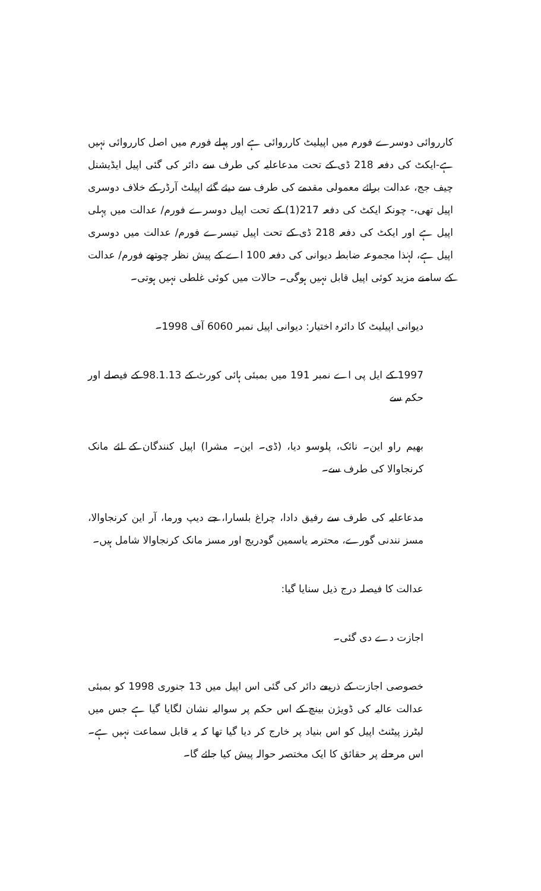کارروائی دوسرے فورم میں اپیلیٹ کارروائی ہے اور پہلے فورم میں اصل کارروائی نہیں ہے-ایکٹ کی دفعہ 218 ڈی کے تحت مدعاعلیہ کی طرف سے دائر کی گئی اپیل ایڈیشنل چیف جج، عدالت برائے معمولی مقدمے کی طرف سے دیئے گئے اپیلٹ آرڈر کے خلاف دوسری اپیل تھی،- چونکہ ایکٹ کی دفعہ 217(1) کے تحت اپیل دوسرے فورم/ عدالت میں پہلی اپیل ہے اور ایکٹ کی دفعہ 218 ڈی کے تحت اپیل تیسرے فورم/ عدالت میں دوسری اپیل ہے، لہٰذا مجموعہ ضابطہ دیوانی کی دفعہ 100 اے کے پیش نظر چوتھے فورم/ عدالت کے سامنے مزید کوئی اپیل قابل نہیں ہوگی۔ حالات میں کوئی غلطی نہیں ہوتی۔
دیوانی اپیلیٹ کا دائرہ اختیار: دیوانی اپیل نمبر 6060 آف 1998۔
1997 کے ایل پی اے نمبر 191 میں بمبئی ہائی کورٹ کے 98.1.13 کے فیصلے اور حکم سے
بھیم راو این۔ نائک، پلوسو دیا، (ڈی۔ این۔ مشرا) اپیل کنندگان کے لئے مانک کرنجاوالا کی طرف سے۔
مدعاعلیہ کی طرف سے رفیق دادا، چراغ بلسارا، جے دیپ ورما، آر این کرنجاوالا، مسز نندنی گورے، محترمہ یاسمین گودریج اور مسز مانک کرنجاوالا شامل ہیں۔
عدالت کا فیصلہ درج ذیل سنایا گیا:
اجازت دے دی گئی۔
خصوصی اجازت کے ذریعے دائر کی گئی اس اپیل میں 13 جنوری 1998 کو بمبئی عدالت عالیہ کی ڈویژن بینچ کے اس حکم پر سوالیہ نشان لگایا گیا ہے جس میں لیٹرز پیٹنٹ اپیل کو اس بنیاد پر خارج کر دیا گیا تھا کہ یہ قابل سماعت نہیں ہے۔ اس مرحلے پر حقائق کا ایک مختصر حوالہ پیش کیا جائے گا۔